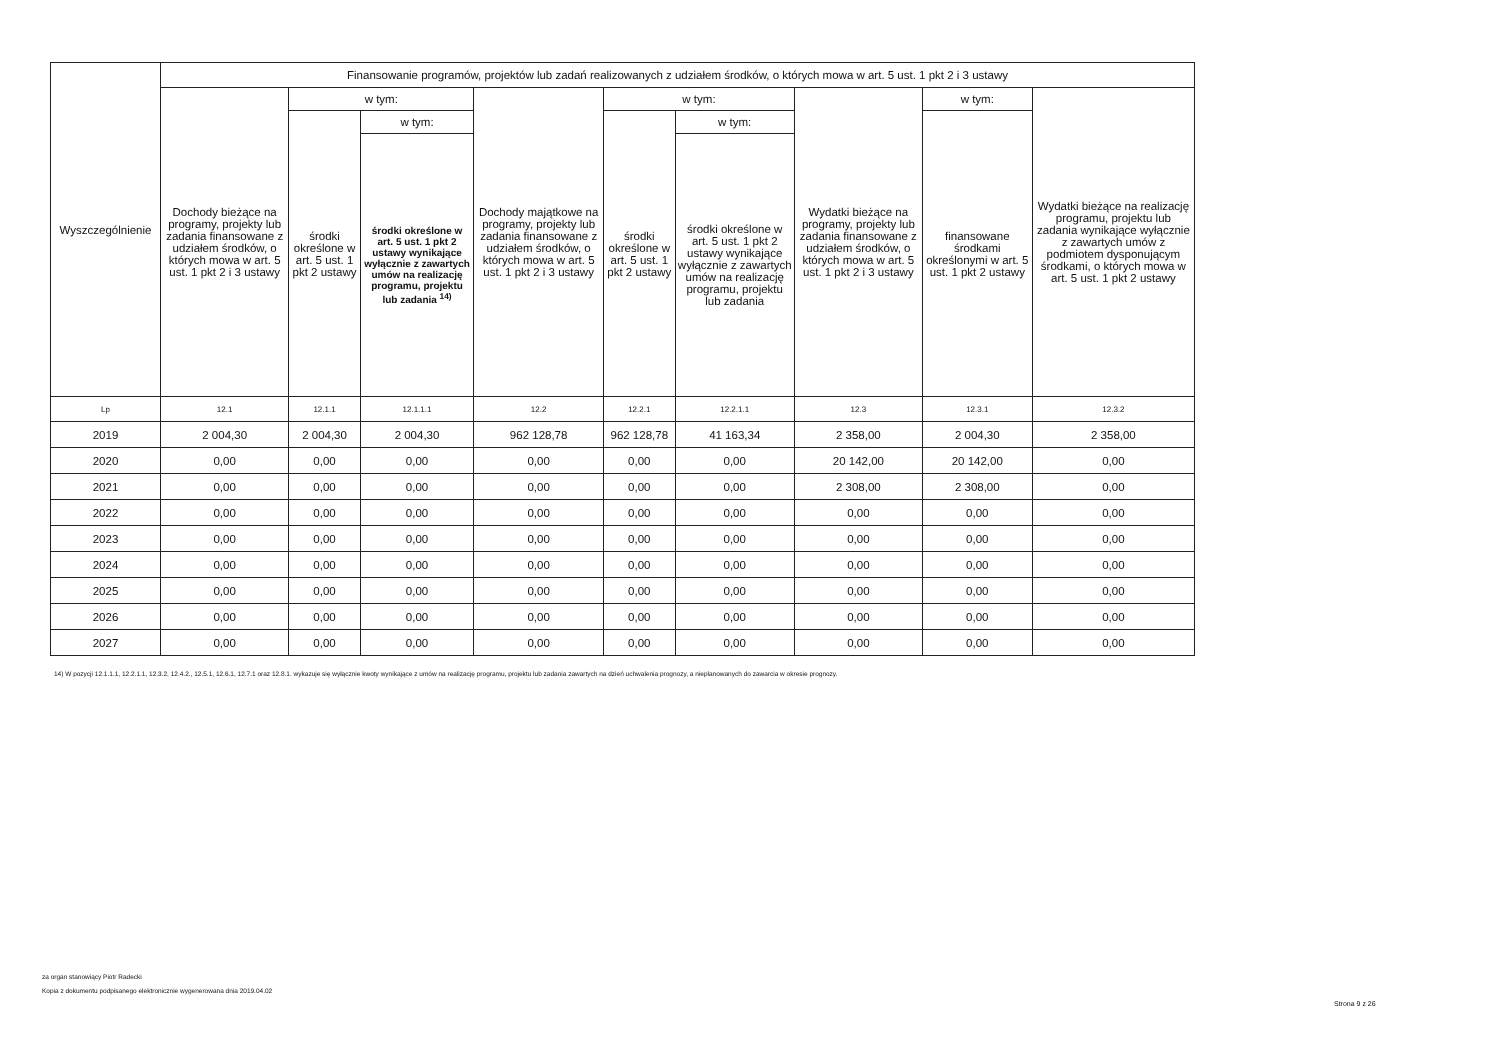| Wyszczególnienie | Finansowanie programów, projektów lub zadań realizowanych z udziałem środków, o których mowa w art. 5 ust. 1 pkt 2 i 3 ustawy | | | | | | | | |
| --- | --- | --- | --- | --- | --- | --- | --- | --- | --- |
| | Dochody bieżące na programy, projekty lub zadania finansowane z udziałem środków, o których mowa w art. 5 ust. 1 pkt 2 i 3 ustawy | w tym: | | Dochody majątkowe na programy, projekty lub zadania finansowane z udziałem środków, o których mowa w art. 5 ust. 1 pkt 2 i 3 ustawy | w tym: | | Wydatki bieżące na programy, projekty lub zadania finansowane z udziałem środków, o których mowa w art. 5 ust. 1 pkt 2 i 3 ustawy | w tym: | Wydatki bieżące na realizację programu, projektu lub zadania wynikające wyłącznie z zawartych umów z podmiotem dysponującym środkami, o których mowa w art. 5 ust. 1 pkt 2 ustawy |
| | | środki określone w art. 5 ust. 1 pkt 2 ustawy | w tym: | | środki określone w art. 5 ust. 1 pkt 2 ustawy | w tym: | | finansowane środkami określonymi w art. 5 ust. 1 pkt 2 ustawy | |
| | | | środki określone w art. 5 ust. 1 pkt 2 ustawy wynikające wyłącznie z zawartych umów na realizację programu, projektu lub zadania <sup>14)</sup> | | | środki określone w art. 5 ust. 1 pkt 2 ustawy wynikające wyłącznie z zawartych umów na realizację programu, projektu lub zadania | | | |
| Lp | 12.1 | 12.1.1 | 12.1.1.1 | 12.2 | 12.2.1 | 12.2.1.1 | 12.3 | 12.3.1 | 12.3.2 |
| 2019 | 2 004,30 | 2 004,30 | 2 004,30 | 962 128,78 | 962 128,78 | 41 163,34 | 2 358,00 | 2 004,30 | 2 358,00 |
| 2020 | 0,00 | 0,00 | 0,00 | 0,00 | 0,00 | 0,00 | 20 142,00 | 20 142,00 | 0,00 |
| 2021 | 0,00 | 0,00 | 0,00 | 0,00 | 0,00 | 0,00 | 2 308,00 | 2 308,00 | 0,00 |
| 2022 | 0,00 | 0,00 | 0,00 | 0,00 | 0,00 | 0,00 | 0,00 | 0,00 | 0,00 |
| 2023 | 0,00 | 0,00 | 0,00 | 0,00 | 0,00 | 0,00 | 0,00 | 0,00 | 0,00 |
| 2024 | 0,00 | 0,00 | 0,00 | 0,00 | 0,00 | 0,00 | 0,00 | 0,00 | 0,00 |
| 2025 | 0,00 | 0,00 | 0,00 | 0,00 | 0,00 | 0,00 | 0,00 | 0,00 | 0,00 |
| 2026 | 0,00 | 0,00 | 0,00 | 0,00 | 0,00 | 0,00 | 0,00 | 0,00 | 0,00 |
| 2027 | 0,00 | 0,00 | 0,00 | 0,00 | 0,00 | 0,00 | 0,00 | 0,00 | 0,00 |
14) W pozycji 12.1.1.1, 12.2.1.1, 12.3.2, 12.4.2., 12.5.1, 12.6.1, 12.7.1 oraz 12.8.1. wykazuje się wyłącznie kwoty wynikające z umów na realizację programu, projektu lub zadania zawartych na dzień uchwalenia prognozy, a nieplanowanych do zawarcia w okresie prognozy.
za organ stanowiący Piotr Radecki
Kopia z dokumentu podpisanego elektronicznie wygenerowana dnia 2019.04.02
Strona 9 z 26